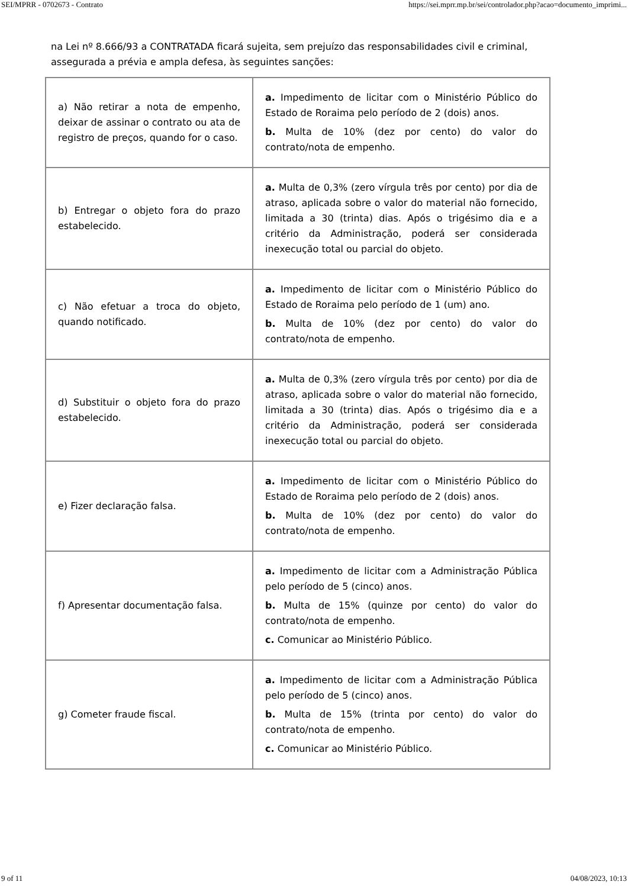SEI/MPRR - 0702673 - Contrato https://sei.mprr.mp.br/sei/controlador.php?acao=documento_imprimi...
na Lei nº 8.666/93 a CONTRATADA ficará sujeita, sem prejuízo das responsabilidades civil e criminal, assegurada a prévia e ampla defesa, às seguintes sanções:
| a) Não retirar a nota de empenho, deixar de assinar o contrato ou ata de registro de preços, quando for o caso. | a. Impedimento de licitar com o Ministério Público do Estado de Roraima pelo período de 2 (dois) anos. b. Multa de 10% (dez por cento) do valor do contrato/nota de empenho. |
| b) Entregar o objeto fora do prazo estabelecido. | a. Multa de 0,3% (zero vírgula três por cento) por dia de atraso, aplicada sobre o valor do material não fornecido, limitada a 30 (trinta) dias. Após o trigésimo dia e a critério da Administração, poderá ser considerada inexecução total ou parcial do objeto. |
| c) Não efetuar a troca do objeto, quando notificado. | a. Impedimento de licitar com o Ministério Público do Estado de Roraima pelo período de 1 (um) ano. b. Multa de 10% (dez por cento) do valor do contrato/nota de empenho. |
| d) Substituir o objeto fora do prazo estabelecido. | a. Multa de 0,3% (zero vírgula três por cento) por dia de atraso, aplicada sobre o valor do material não fornecido, limitada a 30 (trinta) dias. Após o trigésimo dia e a critério da Administração, poderá ser considerada inexecução total ou parcial do objeto. |
| e) Fizer declaração falsa. | a. Impedimento de licitar com o Ministério Público do Estado de Roraima pelo período de 2 (dois) anos. b. Multa de 10% (dez por cento) do valor do contrato/nota de empenho. |
| f) Apresentar documentação falsa. | a. Impedimento de licitar com a Administração Pública pelo período de 5 (cinco) anos. b. Multa de 15% (quinze por cento) do valor do contrato/nota de empenho. c. Comunicar ao Ministério Público. |
| g) Cometer fraude fiscal. | a. Impedimento de licitar com a Administração Pública pelo período de 5 (cinco) anos. b. Multa de 15% (trinta por cento) do valor do contrato/nota de empenho. c. Comunicar ao Ministério Público. |
9 of 11 04/08/2023, 10:13